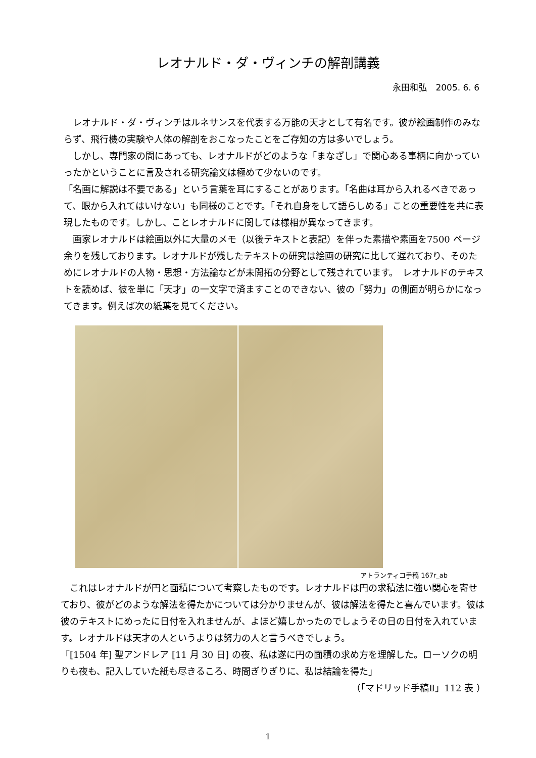レオナルド・ダ・ヴィンチの解剖講義
永田和弘　2005. 6. 6
　レオナルド・ダ・ヴィンチはルネサンスを代表する万能の天才として有名です。彼が絵画制作のみならず、飛行機の実験や人体の解剖をおこなったことをご存知の方は多いでしょう。
　しかし、専門家の間にあっても、レオナルドがどのような「まなざし」で関心ある事柄に向かっていったかということに言及される研究論文は極めて少ないのです。
「名画に解説は不要である」という言葉を耳にすることがあります。「名曲は耳から入れるべきであって、眼から入れてはいけない」も同様のことです。「それ自身をして語らしめる」ことの重要性を共に表現したものです。しかし、ことレオナルドに関しては様相が異なってきます。
　画家レオナルドは絵画以外に大量のメモ（以後テキストと表記）を伴った素描や素画を7500 ページ余りを残しております。レオナルドが残したテキストの研究は絵画の研究に比して遅れており、そのためにレオナルドの人物・思想・方法論などが未開拓の分野として残されています。　レオナルドのテキストを読めば、彼を単に「天才」の一文字で済ますことのできない、彼の「努力」の側面が明らかになってきます。例えば次の紙葉を見てください。
アトランティコ手稿 167r_ab
　これはレオナルドが円と面積について考察したものです。レオナルドは円の求積法に強い関心を寄せており、彼がどのような解法を得たかについては分かりませんが、彼は解法を得たと喜んでいます。彼は彼のテキストにめったに日付を入れませんが、よほど嬉しかったのでしょうその日の日付を入れています。レオナルドは天才の人というよりは努力の人と言うべきでしょう。
「[1504 年] 聖アンドレア [11 月 30 日] の夜、私は遂に円の面積の求め方を理解した。ローソクの明りも夜も、記入していた紙も尽きるころ、時間ぎりぎりに、私は結論を得た」
（「マドリッド手稿Ⅱ」112 表 ）
1